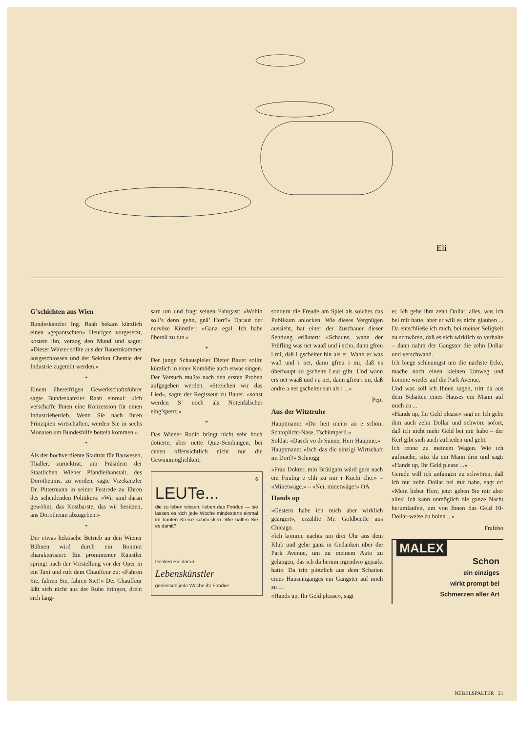Eli
G’schichten aus Wien
Bundeskanzler Ing. Raab bekam kürzlich einen «gepantschten» Heurigen vorgesetzt, kostete ihn, verzog den Mund und sagte: «Dieser Winzer sollte aus der Bauernkammer ausgeschlossen und der Sektion Chemie der Industrie zugeteilt werden.»
*
Einem übereifrigen Gewerkschaftsführer sagte Bundeskanzler Raab einmal: «Ich verschaffe Ihnen eine Konzession für einen Industriebetrieb. Wenn Sie nach Ihren Prinzipien wirtschaften, werden Sie in sechs Monaten um Bundeshilfe betteln kommen.»
*
Als der hochverdiente Stadtrat für Bauwesen, Thaller, zurücktrat, um Präsident der Staatlichen Wiener Pfandleihanstalt, des Dorotheums, zu werden, sagte Vizekanzler Dr. Pittermann in seiner Festrede zu Ehren des scheidenden Politikers: «Wir sind daran gewöhnt, das Kostbarste, das wir besitzen, ans Dorotheum abzugeben.»
*
Der etwas hektische Betrieb an den Wiener Bühnen wird durch ein Bonmot charakterisiert: Ein prominenter Künstler springt nach der Vorstellung vor der Oper in ein Taxi und ruft dem Chauffeur zu: «Fahren Sie, fahren Sie, fahren Sie!!» Der Chauffeur läßt sich nicht aus der Ruhe bringen, dreht sich lang-
sam um und fragt seinen Fahrgast: «Wohin soll’s denn gehn, gnä’ Herr?» Darauf der nervöse Künstler: «Ganz egal. Ich habe überall zu tun.»
*
Der junge Schauspieler Dieter Bauer sollte kürzlich in einer Komödie auch etwas singen. Der Versuch mußte nach den ersten Proben aufgegeben werden. «Streichen wir das Lied», sagte der Regisseur zu Bauer, «sonst werden S’ noch als Notenfälscher eing’sperrt.»
*
Das Wiener Radio bringt nicht sehr hoch dotierte, aber nette Quiz-Sendungen, bei denen offensichtlich nicht nur die Gewinnmöglichkeit,
6
LEUTe...
die zu leben wissen, lieben das Fondue — sie lassen es sich jede Woche mindestens einmal im trauten Kreise schmecken. Wie halten Sie es damit?
Denken Sie daran:
Lebenskünstler
geniessen jede Woche ihr Fondue
sondern die Freude am Spiel als solches das Publikum anlocken. Wie dieses Vergnügen aussieht, hat einer der Zuschauer dieser Sendung erläutert: «Schauns, wann der Prüfling was net waaß und i scho, dann gfreu i mi, daß i gscheiter bin als er. Wann er was waß und i net, dann gfreu i mi, daß es überhaupt so gscheite Leut gibt. Und wann ers net waaß und i a net, dann gfreu i mi, daß andre a net gscheiter san als i ...»
Pepi
Aus der Witztruhe
Hauptmann: «Dir heit meini au e schöni Schtoplicht-Nase, Tschümperli.»
Soldat: «Dasch vo dr Sunne, Herr Haupme.»
Hauptmann: «Isch das die einzigi Wirtschaft im Dorf?» Schnogg
«Frau Dokter, min Brütigam würd gern nach em Firabig e chli zu mir i Kuchi cho.» – «Minetwäge.» – «Nei, minetwäge!» OA
Hands up
«Gestern habe ich mich aber wirklich geärgert», erzählte Mr. Goldbeetle aus Chicago.
«Ich komme nachts um drei Uhr aus dem Klub und gehe ganz in Gedanken über die Park Avenue, um zu meinem Auto zu gelangen, das ich da herum irgendwo geparkt hatte. Da tritt plötzlich aus dem Schatten eines Hauseinganges ein Gangster auf mich zu ...
«Hands up, Ihr Geld please», sagt
er. Ich gebe ihm zehn Dollar, alles, was ich bei mir hatte, aber er will es nicht glauben ... Da entschließe ich mich, bei meiner Seligkeit zu schwören, daß es sich wirklich so verhalte – dann nahm der Gangster die zehn Dollar und verschwand.
Ich biege schleunigst um die nächste Ecke, mache noch einen kleinen Umweg und komme wieder auf die Park Avenue.
Und was soll ich Ihnen sagen, tritt da aus dem Schatten eines Hauses ein Mann auf mich zu ...
«Hands up, Ihr Geld please» sagt er. Ich gebe ihm auch zehn Dollar und schwöre sofort, daß ich nicht mehr Geld bei mir habe – der Kerl gibt sich auch zufrieden und geht.
Ich renne zu meinem Wagen. Wie ich aufmache, sitzt da ein Mann drin und sagt: «Hands up, Ihr Geld please ...»
Gerade will ich anfangen zu schwören, daß ich nur zehn Dollar bei mir habe, sagt er: «Mein lieber Herr, jetzt geben Sie mir aber alles! Ich kann unmöglich die ganze Nacht herumlaufen, um von Ihnen das Geld 10-Dollar-weise zu holen ...»
Frafebo
MALEX
Schon
ein einziges
wirkt prompt bei
Schmerzen aller Art
NEBELSPALTER 21